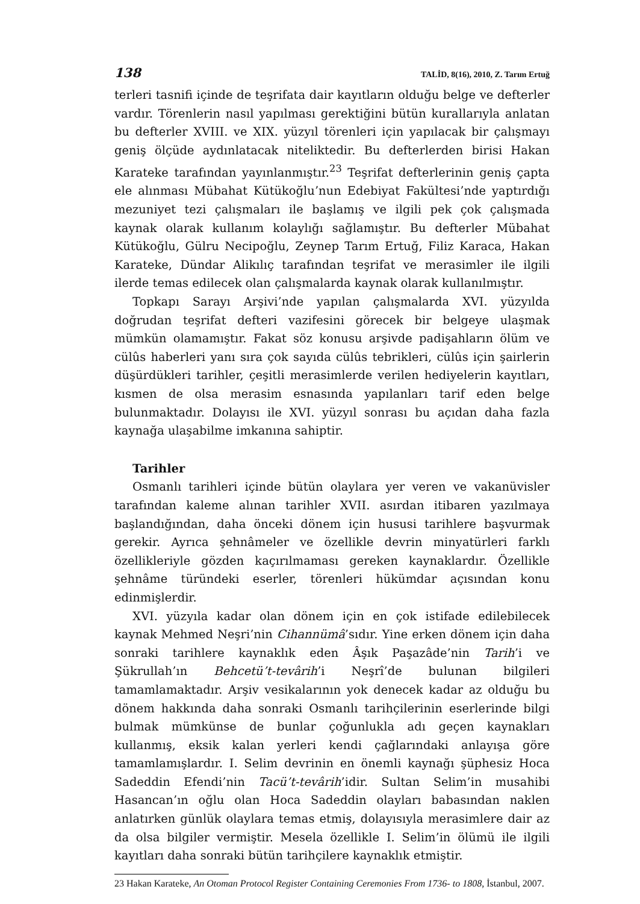138 TALİD, 8(16), 2010, Z. Tarım Ertuğ
terleri tasnifi içinde de teşrifata dair kayıtların olduğu belge ve defterler vardır. Törenlerin nasıl yapılması gerektiğini bütün kurallarıyla anlatan bu defterler XVIII. ve XIX. yüzyıl törenleri için yapılacak bir çalışmayı geniş ölçüde aydınlatacak niteliktedir. Bu defterlerden birisi Hakan Karateke tarafından yayınlanmıştır.<sup>23</sup> Teşrifat defterlerinin geniş çapta ele alınması Mübahat Kütükoğlu’nun Edebiyat Fakültesi’nde yaptırdığı mezuniyet tezi çalışmaları ile başlamış ve ilgili pek çok çalışmada kaynak olarak kullanım kolaylığı sağlamıştır. Bu defterler Mübahat Kütükoğlu, Gülru Necipoğlu, Zeynep Tarım Ertuğ, Filiz Karaca, Hakan Karateke, Dündar Alikılıç tarafından teşrifat ve merasimler ile ilgili ilerde temas edilecek olan çalışmalarda kaynak olarak kullanılmıştır.
Topkapı Sarayı Arşivi’nde yapılan çalışmalarda XVI. yüzyılda doğrudan teşrifat defteri vazifesini görecek bir belgeye ulaşmak mümkün olamamıştır. Fakat söz konusu arşivde padişahların ölüm ve cülûs haberleri yanı sıra çok sayıda cülûs tebrikleri, cülûs için şairlerin düşürdükleri tarihler, çeşitli merasimlerde verilen hediyelerin kayıtları, kısmen de olsa merasim esnasında yapılanları tarif eden belge bulunmaktadır. Dolayısı ile XVI. yüzyıl sonrası bu açıdan daha fazla kaynağa ulaşabilme imkanına sahiptir.
Tarihler
Osmanlı tarihleri içinde bütün olaylara yer veren ve vakanüvisler tarafından kaleme alınan tarihler XVII. asırdan itibaren yazılmaya başlandığından, daha önceki dönem için hususi tarihlere başvurmak gerekir. Ayrıca şehnâmeler ve özellikle devrin minyatürleri farklı özellikleriyle gözden kaçırılmaması gereken kaynaklardır. Özellikle şehnâme türündeki eserler, törenleri hükümdar açısından konu edinmişlerdir.
XVI. yüzyıla kadar olan dönem için en çok istifade edilebilecek kaynak Mehmed Neşri’nin Cihannümâ’sıdır. Yine erken dönem için daha sonraki tarihlere kaynaklık eden Âşık Paşazâde’nin Tarih’i ve Şükrullah’ın Behcetü’t-tevârih’i Neşrî’de bulunan bilgileri tamamlamaktadır. Arşiv vesikalarının yok denecek kadar az olduğu bu dönem hakkında daha sonraki Osmanlı tarihçilerinin eserlerinde bilgi bulmak mümkünse de bunlar çoğunlukla adı geçen kaynakları kullanmış, eksik kalan yerleri kendi çağlarındaki anlayışa göre tamamlamışlardır. I. Selim devrinin en önemli kaynağı şüphesiz Hoca Sadeddin Efendi’nin Tacü’t-tevârih’idir. Sultan Selim’in musahibi Hasancan’ın oğlu olan Hoca Sadeddin olayları babasından naklen anlatırken günlük olaylara temas etmiş, dolayısıyla merasimlere dair az da olsa bilgiler vermiştir. Mesela özellikle I. Selim’in ölümü ile ilgili kayıtları daha sonraki bütün tarihçilere kaynaklık etmiştir.
23 Hakan Karateke, An Otoman Protocol Register Containing Ceremonies From 1736- to 1808, İstanbul, 2007.